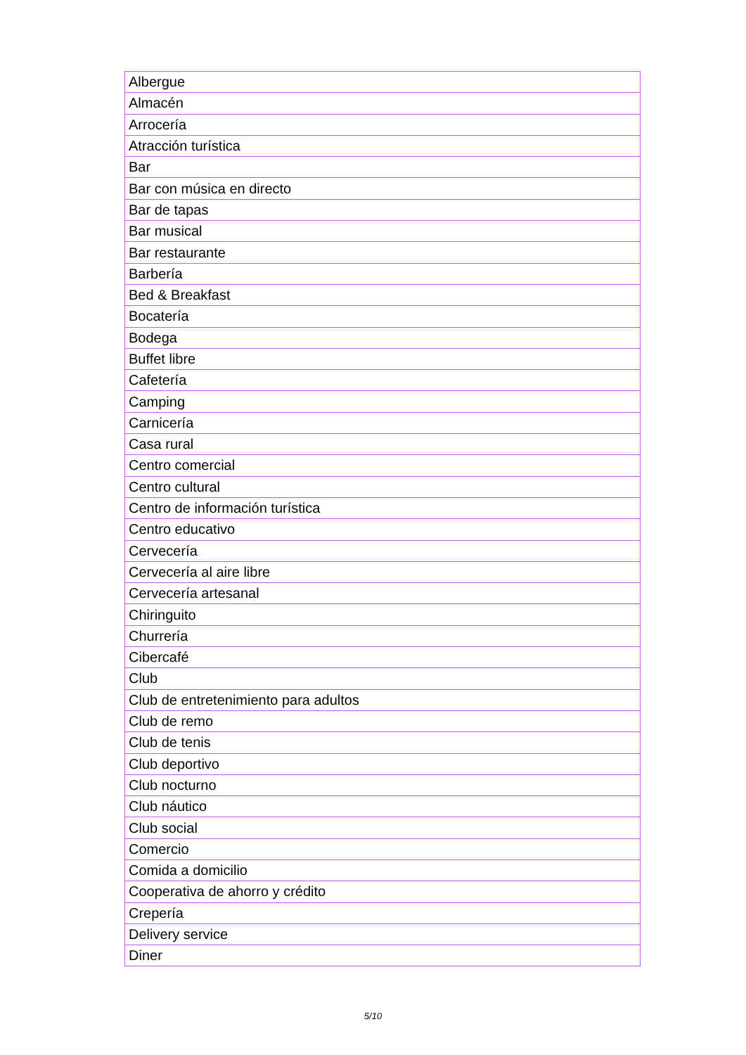| Albergue |
| Almacén |
| Arrocería |
| Atracción turística |
| Bar |
| Bar con música en directo |
| Bar de tapas |
| Bar musical |
| Bar restaurante |
| Barbería |
| Bed & Breakfast |
| Bocatería |
| Bodega |
| Buffet libre |
| Cafetería |
| Camping |
| Carnicería |
| Casa rural |
| Centro comercial |
| Centro cultural |
| Centro de información turística |
| Centro educativo |
| Cervecería |
| Cervecería al aire libre |
| Cervecería artesanal |
| Chiringuito |
| Churrería |
| Cibercafé |
| Club |
| Club de entretenimiento para adultos |
| Club de remo |
| Club de tenis |
| Club deportivo |
| Club nocturno |
| Club náutico |
| Club social |
| Comercio |
| Comida a domicilio |
| Cooperativa de ahorro y crédito |
| Crepería |
| Delivery service |
| Diner |
5/10